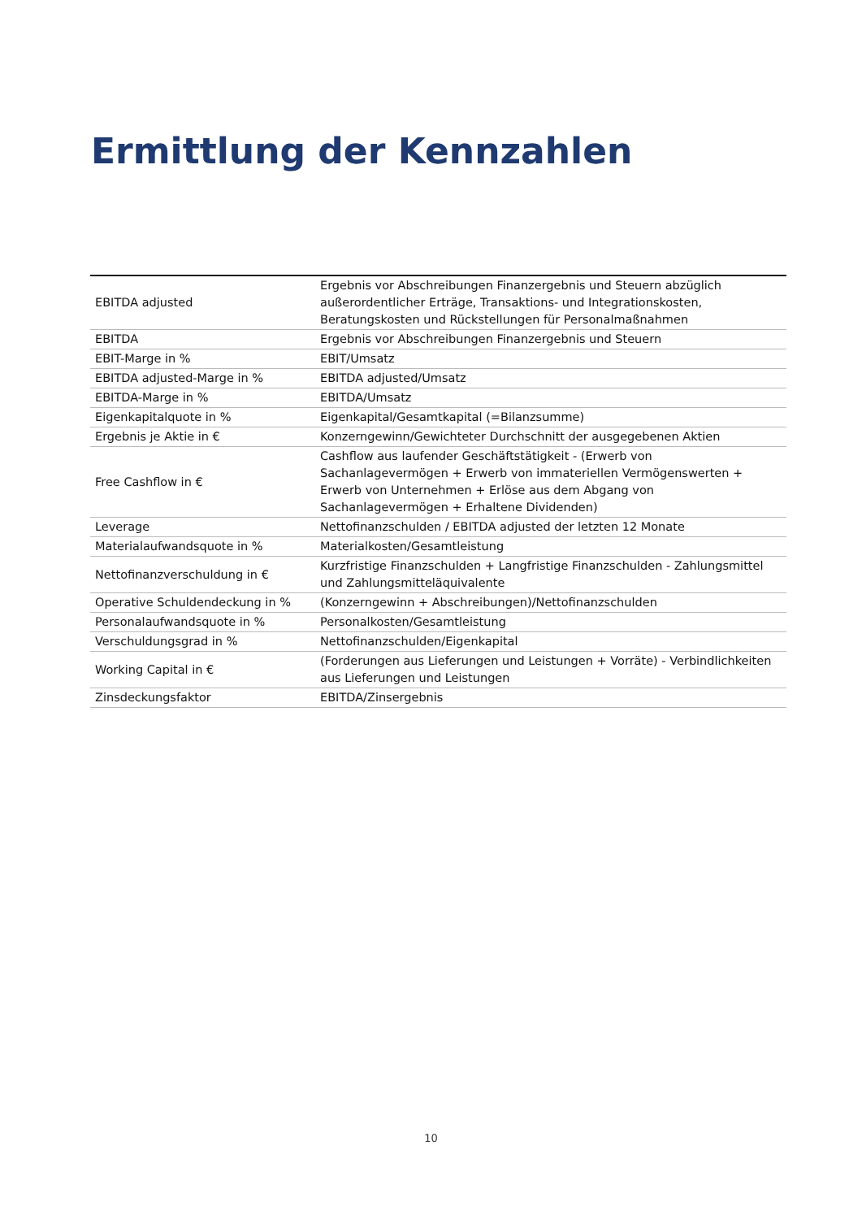Ermittlung der Kennzahlen
| EBITDA adjusted | Ergebnis vor Abschreibungen Finanzergebnis und Steuern abzüglich außerordentlicher Erträge, Transaktions- und Integrationskosten, Beratungskosten und Rückstellungen für Personalmaßnahmen |
| EBITDA | Ergebnis vor Abschreibungen Finanzergebnis und Steuern |
| EBIT-Marge in % | EBIT/Umsatz |
| EBITDA adjusted-Marge in % | EBITDA adjusted/Umsatz |
| EBITDA-Marge in % | EBITDA/Umsatz |
| Eigenkapitalquote in % | Eigenkapital/Gesamtkapital (=Bilanzsumme) |
| Ergebnis je Aktie in € | Konzerngewinn/Gewichteter Durchschnitt der ausgegebenen Aktien |
| Free Cashflow in € | Cashflow aus laufender Geschäftstätigkeit - (Erwerb von Sachanlagevermögen + Erwerb von immateriellen Vermögenswerten + Erwerb von Unternehmen + Erlöse aus dem Abgang von Sachanlagevermögen + Erhaltene Dividenden) |
| Leverage | Nettofinanzschulden / EBITDA adjusted der letzten 12 Monate |
| Materialaufwandsquote in % | Materialkosten/Gesamtleistung |
| Nettofinanzverschuldung in € | Kurzfristige Finanzschulden + Langfristige Finanzschulden - Zahlungsmittel und Zahlungsmitteläquivalente |
| Operative Schuldendeckung in % | (Konzerngewinn + Abschreibungen)/Nettofinanzschulden |
| Personalaufwandsquote in % | Personalkosten/Gesamtleistung |
| Verschuldungsgrad in % | Nettofinanzschulden/Eigenkapital |
| Working Capital in € | (Forderungen aus Lieferungen und Leistungen + Vorräte) - Verbindlichkeiten aus Lieferungen und Leistungen |
| Zinsdeckungsfaktor | EBITDA/Zinsergebnis |
10